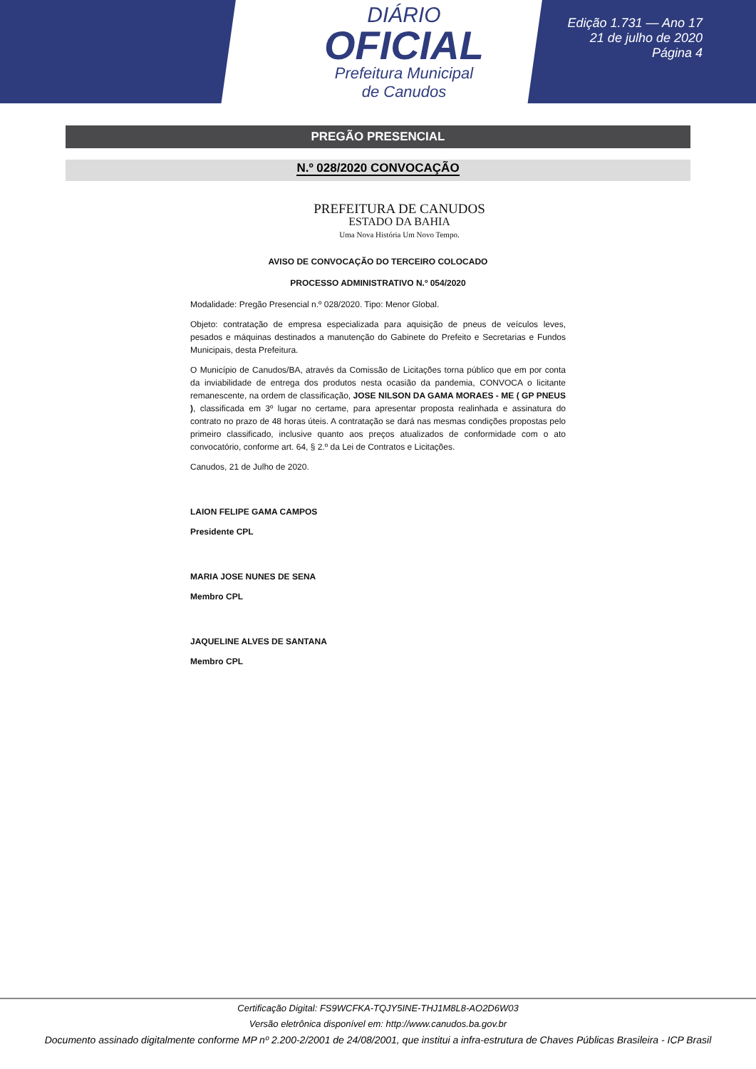DIÁRIO
OFICIAL
Prefeitura Municipal
de Canudos
Edição 1.731 — Ano 17
21 de julho de 2020
Página 4
PREGÃO PRESENCIAL
N.º 028/2020 CONVOCAÇÃO
PREFEITURA DE CANUDOS
ESTADO DA BAHIA
Uma Nova História Um Novo Tempo.
AVISO DE CONVOCAÇÃO DO TERCEIRO COLOCADO
PROCESSO ADMINISTRATIVO N.º 054/2020
Modalidade: Pregão Presencial n.º 028/2020. Tipo: Menor Global.
Objeto: contratação de empresa especializada para aquisição de pneus de veículos leves, pesados e máquinas destinados a manutenção do Gabinete do Prefeito e Secretarias e Fundos Municipais, desta Prefeitura.
O Município de Canudos/BA, através da Comissão de Licitações torna público que em por conta da inviabilidade de entrega dos produtos nesta ocasião da pandemia, CONVOCA o licitante remanescente, na ordem de classificação, JOSE NILSON DA GAMA MORAES - ME ( GP PNEUS ), classificada em 3º lugar no certame, para apresentar proposta realinhada e assinatura do contrato no prazo de 48 horas úteis. A contratação se dará nas mesmas condições propostas pelo primeiro classificado, inclusive quanto aos preços atualizados de conformidade com o ato convocatório, conforme art. 64, § 2.º da Lei de Contratos e Licitações.
Canudos, 21 de Julho de 2020.
LAION FELIPE GAMA CAMPOS
Presidente CPL
MARIA JOSE NUNES DE SENA
Membro CPL
JAQUELINE ALVES DE SANTANA
Membro CPL
Certificação Digital: FS9WCFKA-TQJY5INE-THJ1M8L8-AO2D6W03
Versão eletrônica disponível em: http://www.canudos.ba.gov.br
Documento assinado digitalmente conforme MP nº 2.200-2/2001 de 24/08/2001, que institui a infra-estrutura de Chaves Públicas Brasileira - ICP Brasil